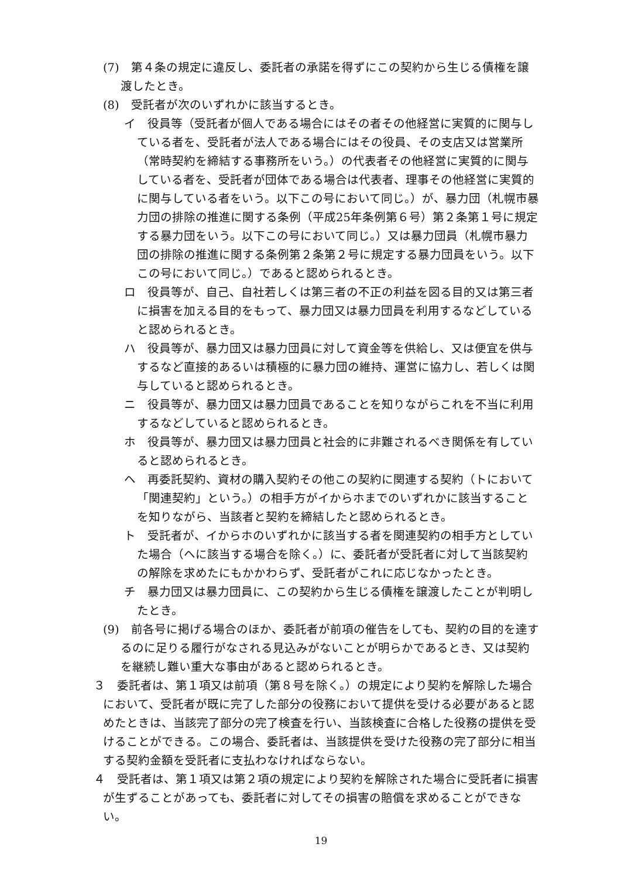(7)　第４条の規定に違反し、委託者の承諾を得ずにこの契約から生じる債権を譲渡したとき。
(8)　受託者が次のいずれかに該当するとき。
イ　役員等（受託者が個人である場合にはその者その他経営に実質的に関与している者を、受託者が法人である場合にはその役員、その支店又は営業所（常時契約を締結する事務所をいう。）の代表者その他経営に実質的に関与している者を、受託者が団体である場合は代表者、理事その他経営に実質的に関与している者をいう。以下この号において同じ。）が、暴力団（札幌市暴力団の排除の推進に関する条例（平成25年条例第６号）第２条第１号に規定する暴力団をいう。以下この号において同じ。）又は暴力団員（札幌市暴力団の排除の推進に関する条例第２条第２号に規定する暴力団員をいう。以下この号において同じ。）であると認められるとき。
ロ　役員等が、自己、自社若しくは第三者の不正の利益を図る目的又は第三者に損害を加える目的をもって、暴力団又は暴力団員を利用するなどしていると認められるとき。
ハ　役員等が、暴力団又は暴力団員に対して資金等を供給し、又は便宜を供与するなど直接的あるいは積極的に暴力団の維持、運営に協力し、若しくは関与していると認められるとき。
ニ　役員等が、暴力団又は暴力団員であることを知りながらこれを不当に利用するなどしていると認められるとき。
ホ　役員等が、暴力団又は暴力団員と社会的に非難されるべき関係を有していると認められるとき。
ヘ　再委託契約、資材の購入契約その他この契約に関連する契約（トにおいて「関連契約」という。）の相手方がイからホまでのいずれかに該当することを知りながら、当該者と契約を締結したと認められるとき。
ト　受託者が、イからホのいずれかに該当する者を関連契約の相手方としていた場合（ヘに該当する場合を除く。）に、委託者が受託者に対して当該契約の解除を求めたにもかかわらず、受託者がこれに応じなかったとき。
チ　暴力団又は暴力団員に、この契約から生じる債権を譲渡したことが判明したとき。
(9)　前各号に掲げる場合のほか、委託者が前項の催告をしても、契約の目的を達するのに足りる履行がなされる見込みがないことが明らかであるとき、又は契約を継続し難い重大な事由があると認められるとき。
３　委託者は、第１項又は前項（第８号を除く。）の規定により契約を解除した場合において、受託者が既に完了した部分の役務において提供を受ける必要があると認めたときは、当該完了部分の完了検査を行い、当該検査に合格した役務の提供を受けることができる。この場合、委託者は、当該提供を受けた役務の完了部分に相当する契約金額を受託者に支払わなければならない。
４　受託者は、第１項又は第２項の規定により契約を解除された場合に受託者に損害が生ずることがあっても、委託者に対してその損害の賠償を求めることができない。
19